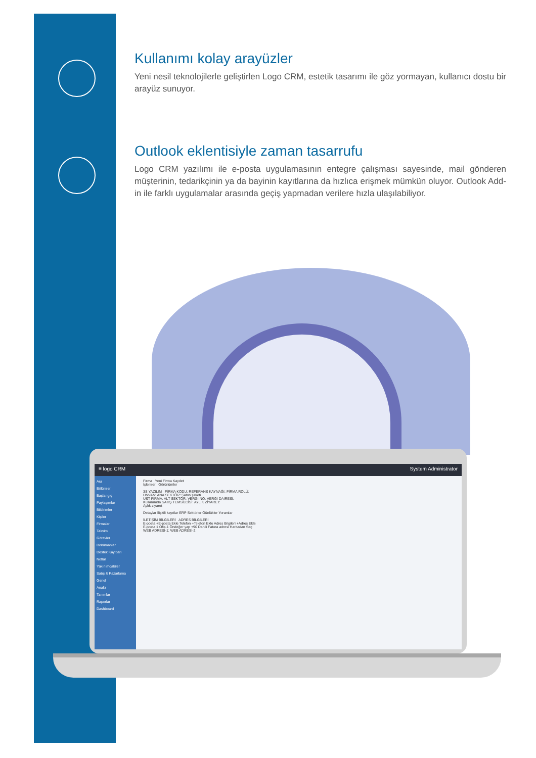Kullanımı kolay arayüzler
Yeni nesil teknolojilerle geliştirlen Logo CRM, estetik tasarımı ile göz yormayan, kullanıcı dostu bir arayüz sunuyor.
Outlook eklentisiyle zaman tasarrufu
Logo CRM yazılımı ile e-posta uygulamasının entegre çalışması sayesinde, mail gönderen müşterinin, tedarikçinin ya da bayinin kayıtlarına da hızlıca erişmek mümkün oluyor. Outlook Add-in ile farklı uygulamalar arasında geçiş yapmadan verilere hızla ulaşılabiliyor.
≡ logo CRM System Administrator
Ara
Bölümler
Başlangıç
Paylaşımlar
Bildirimler
Kişiler
Firmalar
Takvim
Görevler
Dokümanlar
Destek Kayıtları
Notlar
Yakınımdakiler
Satış & Pazarlama
Genel
Analiz
Tanımlar
Raporlar
Dashboard
Firma Yeni Firma Kaydet
İşlemler Görünümler
3S YAZILIM FİRMA KODU: REFERANS KAYNAĞI: FİRMA ROLÜ:
UNVAN: ANA SEKTÖR: Şahıs şirketi
ÜST FİRMA: ALT SEKTÖR: VERGİ NO: VERGİ DAİRESİ:
Kullanımda SATIŞ TEMSİLCİSİ: AYLIK ZİYARET:
Aylık ziyaret
Detaylar İlişkili kayıtlar ERP Sektörler Günlükler Yorumlar
İLETİŞİM BİLGİLERİ ADRES BİLGİLERİ
E-posta +E-posta Ekle Telefon +Telefon Ekle Adres Bilgileri +Adres Ekle
E-posta 1 Ofis-1 Öndeğer yap +90 Dahili Fatura adresi Haritadan Seç
WEB ADRESİ-1: WEB ADRESİ-2: